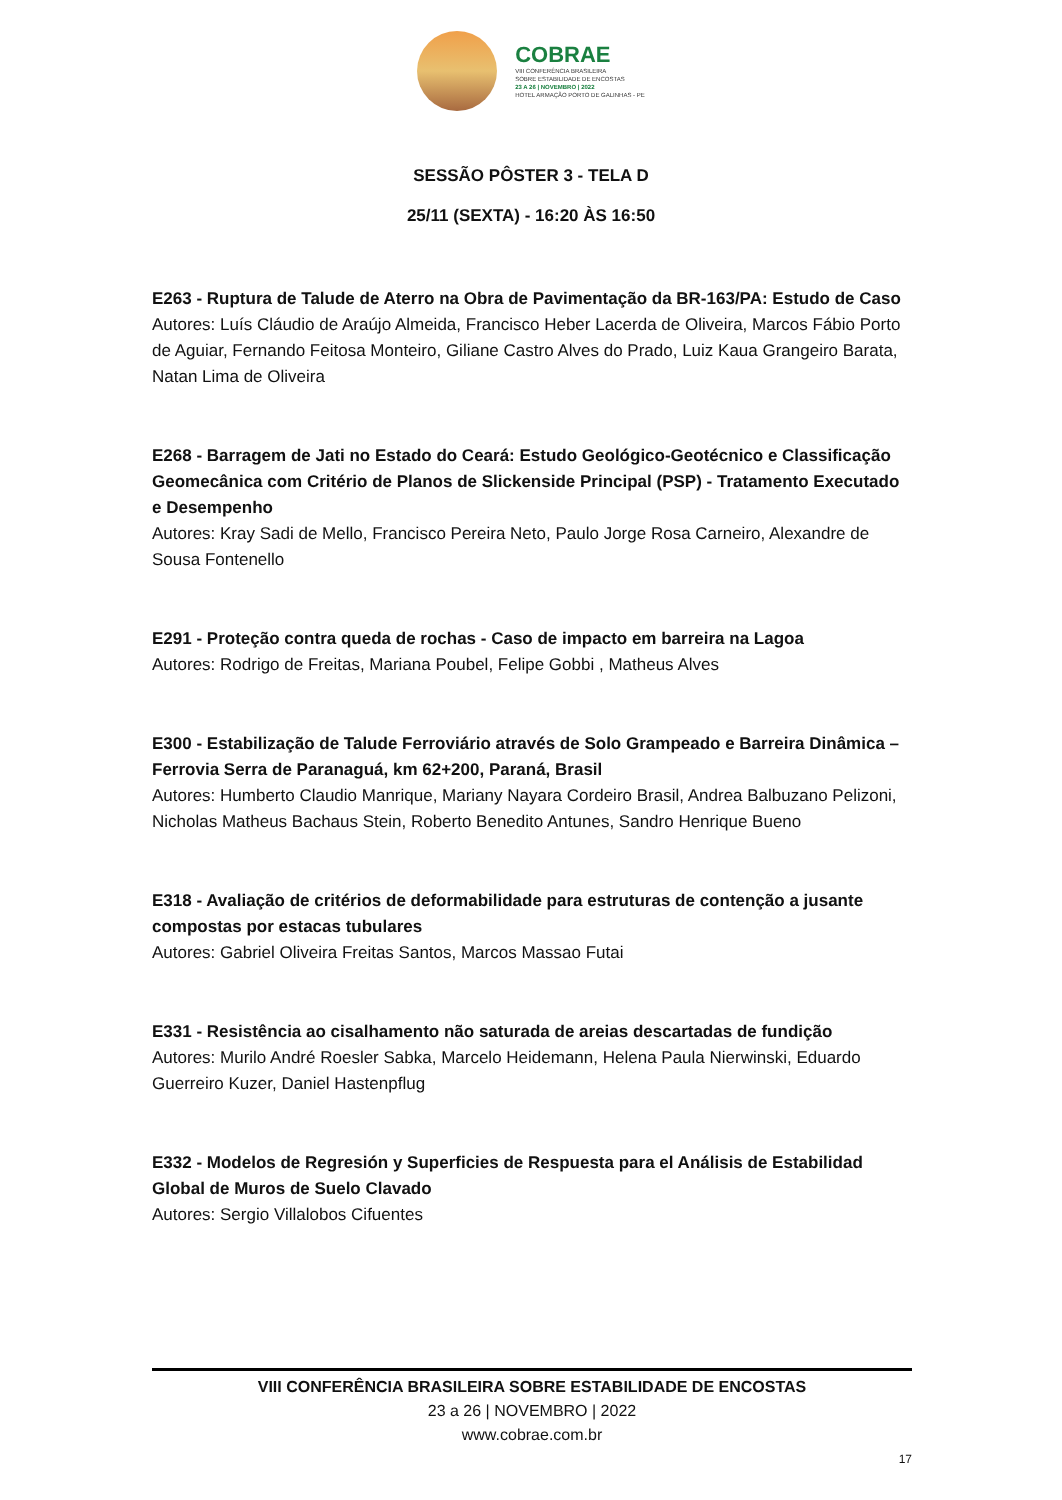COBRAE
VIII CONFERÊNCIA BRASILEIRA
SOBRE ESTABILIDADE DE ENCOSTAS
23 A 26 | NOVEMBRO | 2022
HOTEL ARMAÇÃO PORTO DE GALINHAS - PE
SESSÃO PÔSTER 3 - TELA D
25/11 (SEXTA) - 16:20 ÀS 16:50
E263 - Ruptura de Talude de Aterro na Obra de Pavimentação da BR-163/PA: Estudo de Caso
Autores: Luís Cláudio de Araújo Almeida, Francisco Heber Lacerda de Oliveira, Marcos Fábio Porto de Aguiar, Fernando Feitosa Monteiro, Giliane Castro Alves do Prado, Luiz Kaua Grangeiro Barata, Natan Lima de Oliveira
E268 - Barragem de Jati no Estado do Ceará: Estudo Geológico-Geotécnico e Classificação Geomecânica com Critério de Planos de Slickenside Principal (PSP) - Tratamento Executado e Desempenho
Autores: Kray Sadi de Mello, Francisco Pereira Neto, Paulo Jorge Rosa Carneiro, Alexandre de Sousa Fontenello
E291 - Proteção contra queda de rochas - Caso de impacto em barreira na Lagoa
Autores: Rodrigo de Freitas, Mariana Poubel, Felipe Gobbi , Matheus Alves
E300 - Estabilização de Talude Ferroviário através de Solo Grampeado e Barreira Dinâmica – Ferrovia Serra de Paranaguá, km 62+200, Paraná, Brasil
Autores: Humberto Claudio Manrique, Mariany Nayara Cordeiro Brasil, Andrea Balbuzano Pelizoni, Nicholas Matheus Bachaus Stein, Roberto Benedito Antunes, Sandro Henrique Bueno
E318 - Avaliação de critérios de deformabilidade para estruturas de contenção a jusante compostas por estacas tubulares
Autores: Gabriel Oliveira Freitas Santos, Marcos Massao Futai
E331 - Resistência ao cisalhamento não saturada de areias descartadas de fundição
Autores: Murilo André Roesler Sabka, Marcelo Heidemann, Helena Paula Nierwinski, Eduardo Guerreiro Kuzer, Daniel Hastenpflug
E332 - Modelos de Regresión y Superficies de Respuesta para el Análisis de Estabilidad Global de Muros de Suelo Clavado
Autores: Sergio Villalobos Cifuentes
VIII CONFERÊNCIA BRASILEIRA SOBRE ESTABILIDADE DE ENCOSTAS
23 a 26 | NOVEMBRO | 2022
www.cobrae.com.br
17